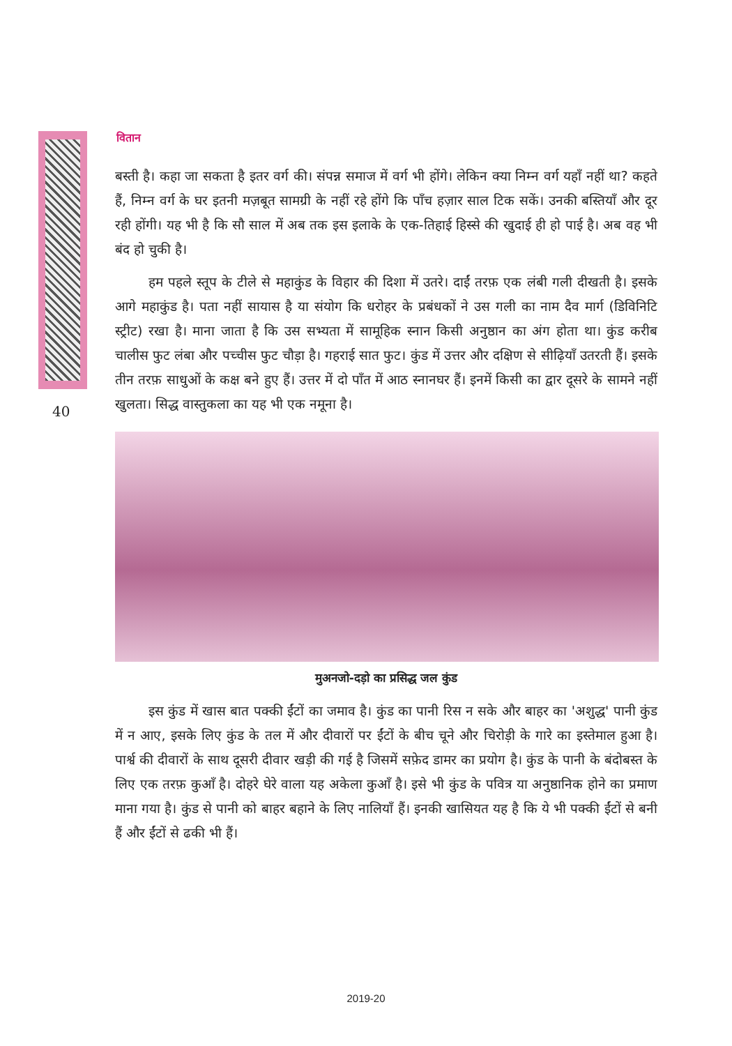वितान
40
बस्ती है। कहा जा सकता है इतर वर्ग की। संपन्न समाज में वर्ग भी होंगे। लेकिन क्या निम्न वर्ग यहाँ नहीं था? कहते हैं, निम्न वर्ग के घर इतनी मज़बूत सामग्री के नहीं रहे होंगे कि पाँच हज़ार साल टिक सकें। उनकी बस्तियाँ और दूर रही होंगी। यह भी है कि सौ साल में अब तक इस इलाके के एक-तिहाई हिस्से की खुदाई ही हो पाई है। अब वह भी बंद हो चुकी है।
हम पहले स्तूप के टीले से महाकुंड के विहार की दिशा में उतरे। दाईं तरफ़ एक लंबी गली दीखती है। इसके आगे महाकुंड है। पता नहीं सायास है या संयोग कि धरोहर के प्रबंधकों ने उस गली का नाम दैव मार्ग (डिविनिटि स्ट्रीट) रखा है। माना जाता है कि उस सभ्यता में सामूहिक स्नान किसी अनुष्ठान का अंग होता था। कुंड करीब चालीस फुट लंबा और पच्चीस फुट चौड़ा है। गहराई सात फुट। कुंड में उत्तर और दक्षिण से सीढ़ियाँ उतरती हैं। इसके तीन तरफ़ साधुओं के कक्ष बने हुए हैं। उत्तर में दो पाँत में आठ स्नानघर हैं। इनमें किसी का द्वार दूसरे के सामने नहीं खुलता। सिद्ध वास्तुकला का यह भी एक नमूना है।
मुअनजो-दड़ो का प्रसिद्ध जल कुंड
इस कुंड में खास बात पक्की ईंटों का जमाव है। कुंड का पानी रिस न सके और बाहर का 'अशुद्ध' पानी कुंड में न आए, इसके लिए कुंड के तल में और दीवारों पर ईंटों के बीच चूने और चिरोड़ी के गारे का इस्तेमाल हुआ है। पार्श्व की दीवारों के साथ दूसरी दीवार खड़ी की गई है जिसमें सफ़ेद डामर का प्रयोग है। कुंड के पानी के बंदोबस्त के लिए एक तरफ़ कुआँ है। दोहरे घेरे वाला यह अकेला कुआँ है। इसे भी कुंड के पवित्र या अनुष्ठानिक होने का प्रमाण माना गया है। कुंड से पानी को बाहर बहाने के लिए नालियाँ हैं। इनकी खासियत यह है कि ये भी पक्की ईंटों से बनी हैं और ईंटों से ढकी भी हैं।
2019-20